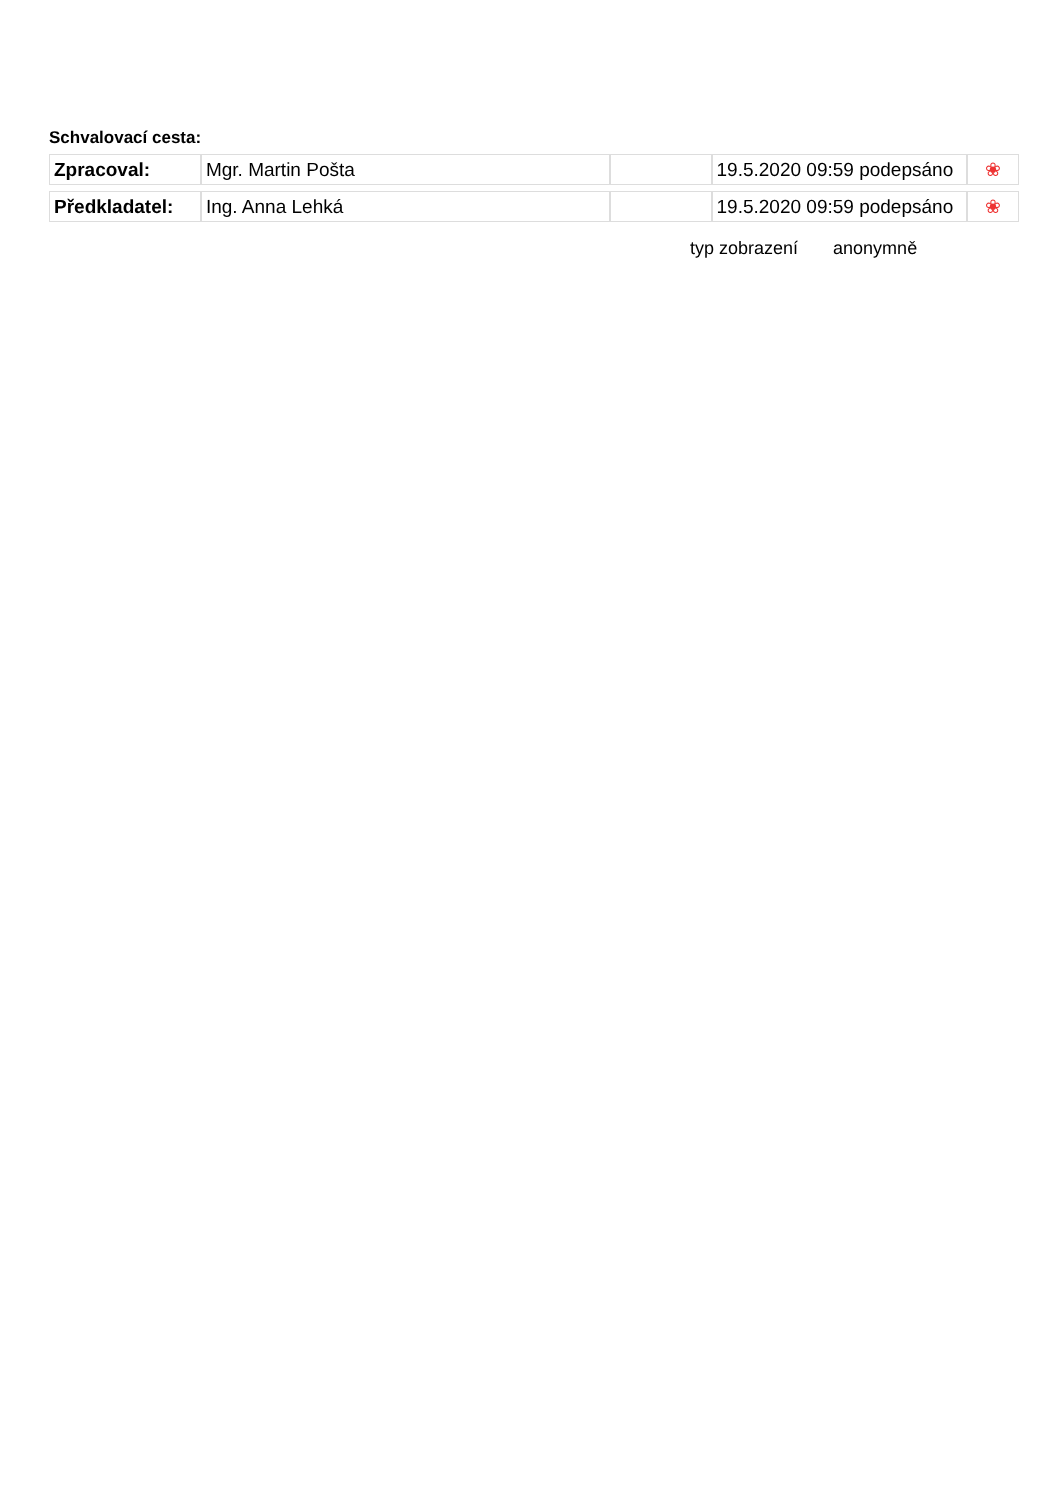Schvalovací cesta:
| Zpracoval: | Mgr. Martin Pošta | | 19.5.2020 09:59 podepsáno | ❀ |
| Předkladatel: | Ing. Anna Lehká | | 19.5.2020 09:59 podepsáno | ❀ |
typ zobrazení anonymně